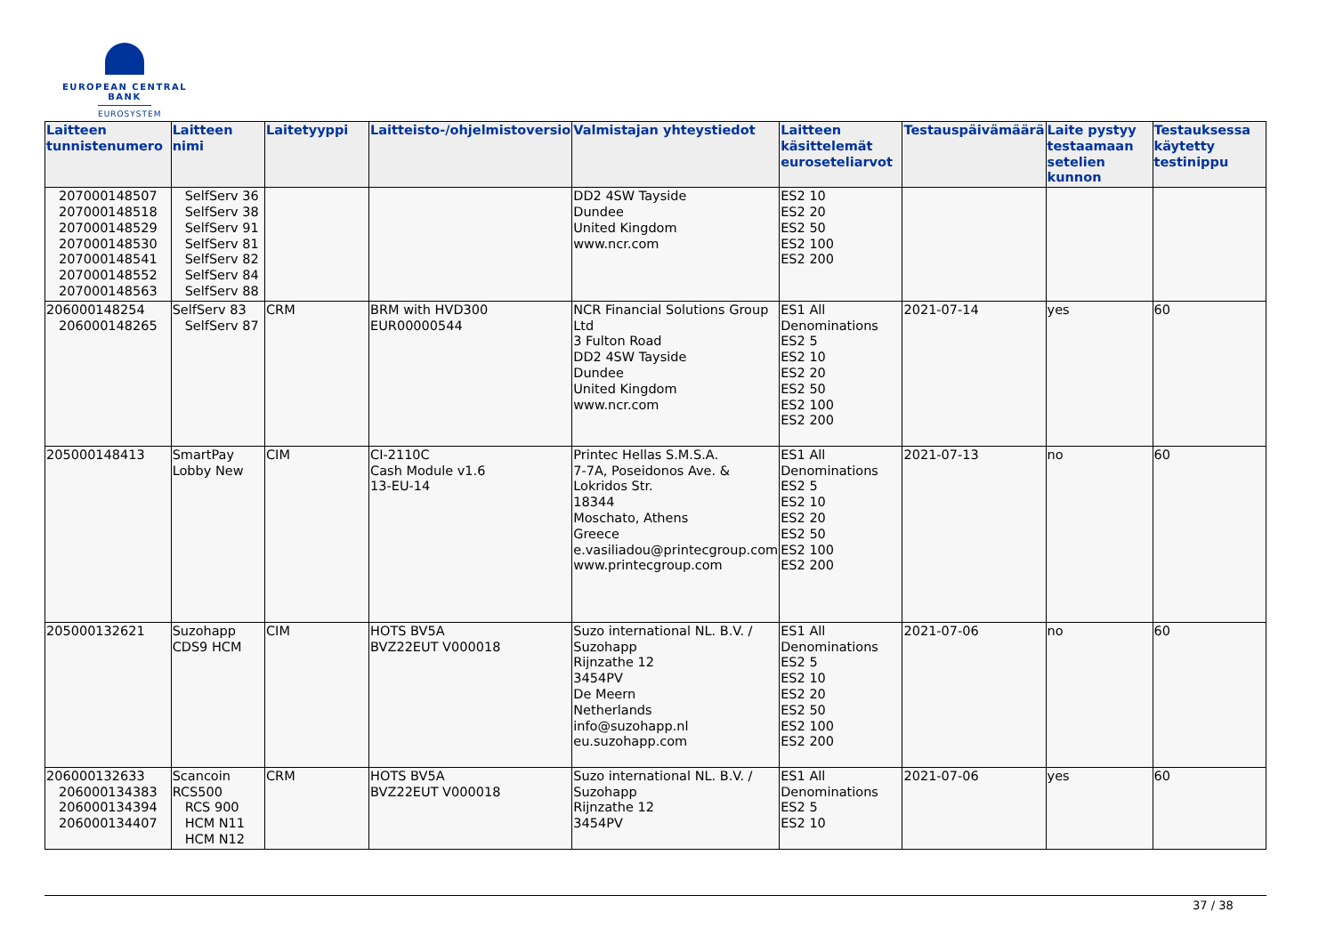EUROPEAN CENTRAL BANK
EUROSYSTEM
| Laitteen tunnistenumero | Laitteen nimi | Laitetyyppi | Laitteisto-/ohjelmistoversio | Valmistajan yhteystiedot | Laitteen käsittelemät euroseteliarvot | Testauspäivämäärä | Laite pystyy testaamaan setelien kunnon | Testauksessa käytetty testinippu |
| --- | --- | --- | --- | --- | --- | --- | --- | --- |
| 207000148507 207000148518 207000148529 207000148530 207000148541 207000148552 207000148563 | SelfServ 36 SelfServ 38 SelfServ 91 SelfServ 81 SelfServ 82 SelfServ 84 SelfServ 88 | | | DD2 4SW Tayside Dundee United Kingdom www.ncr.com | ES2 10 ES2 20 ES2 50 ES2 100 ES2 200 | | | |
| 206000148254 206000148265 | SelfServ 83 SelfServ 87 | CRM | BRM with HVD300 EUR00000544 | NCR Financial Solutions Group Ltd 3 Fulton Road DD2 4SW Tayside Dundee United Kingdom www.ncr.com | ES1 All Denominations ES2 5 ES2 10 ES2 20 ES2 50 ES2 100 ES2 200 | 2021-07-14 | yes | 60 |
| 205000148413 | SmartPay Lobby New | CIM | CI-2110C Cash Module v1.6 13-EU-14 | Printec Hellas S.M.S.A. 7-7A, Poseidonos Ave. & Lokridos Str. 18344 Moschato, Athens Greece e.vasiliadou@printecgroup.com www.printecgroup.com | ES1 All Denominations ES2 5 ES2 10 ES2 20 ES2 50 ES2 100 ES2 200 | 2021-07-13 | no | 60 |
| 205000132621 | Suzohapp CDS9 HCM | CIM | HOTS BV5A BVZ22EUT V000018 | Suzo international NL. B.V. / Suzohapp Rijnzathe 12 3454PV De Meern Netherlands info@suzohapp.nl eu.suzohapp.com | ES1 All Denominations ES2 5 ES2 10 ES2 20 ES2 50 ES2 100 ES2 200 | 2021-07-06 | no | 60 |
| 206000132633 206000134383 206000134394 206000134407 | Scancoin RCS500 RCS 900 HCM N11 HCM N12 | CRM | HOTS BV5A BVZ22EUT V000018 | Suzo international NL. B.V. / Suzohapp Rijnzathe 12 3454PV | ES1 All Denominations ES2 5 ES2 10 | 2021-07-06 | yes | 60 |
37 / 38